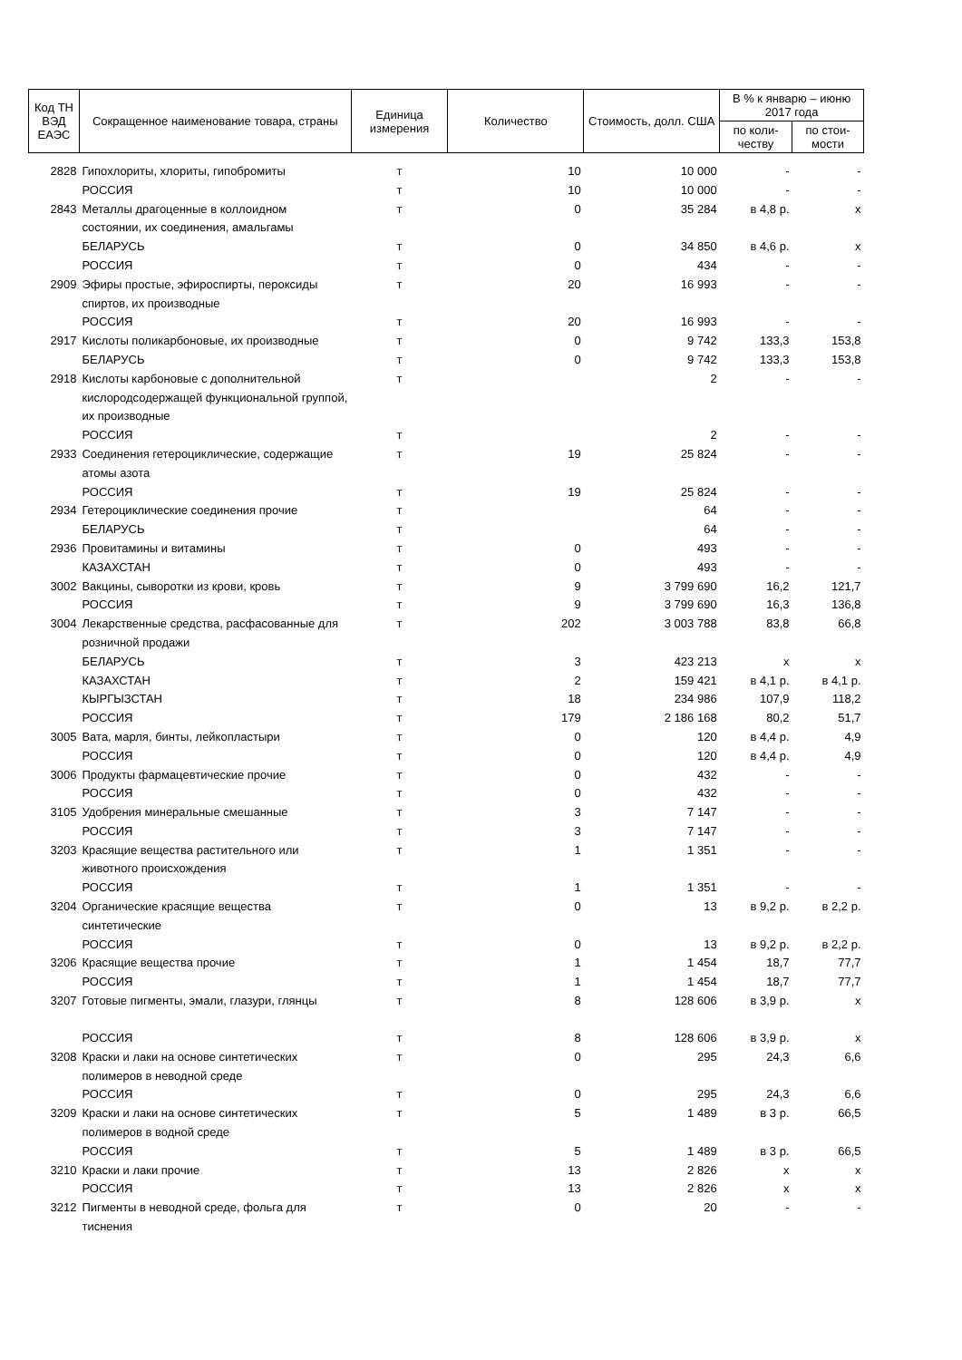| Код ТН ВЭД ЕАЭС | Сокращенное наименование товара, страны | Единица измерения | Количество | Стоимость, долл. США | В % к январю – июню 2017 года | |
| --- | --- | --- | --- | --- | --- | --- |
| | | | | | по коли-честву | по стои-мости |
| 2828 | Гипохлориты, хлориты, гипобромиты | т | 10 | 10 000 | - | - |
| | РОССИЯ | т | 10 | 10 000 | - | - |
| 2843 | Металлы драгоценные в коллоидном состоянии, их соединения, амальгамы | т | 0 | 35 284 | в 4,8 р. | x |
| | БЕЛАРУСЬ | т | 0 | 34 850 | в 4,6 р. | x |
| | РОССИЯ | т | 0 | 434 | - | - |
| 2909 | Эфиры простые, эфироспирты, пероксиды спиртов, их производные | т | 20 | 16 993 | - | - |
| | РОССИЯ | т | 20 | 16 993 | - | - |
| 2917 | Кислоты поликарбоновые, их производные | т | 0 | 9 742 | 133,3 | 153,8 |
| | БЕЛАРУСЬ | т | 0 | 9 742 | 133,3 | 153,8 |
| 2918 | Кислоты карбоновые с дополнительной кислородсодержащей функциональной группой, их производные | т | | 2 | - | - |
| | РОССИЯ | т | | 2 | - | - |
| 2933 | Соединения гетероциклические, содержащие атомы азота | т | 19 | 25 824 | - | - |
| | РОССИЯ | т | 19 | 25 824 | - | - |
| 2934 | Гетероциклические соединения прочие | т | | 64 | - | - |
| | БЕЛАРУСЬ | т | | 64 | - | - |
| 2936 | Провитамины и витамины | т | 0 | 493 | - | - |
| | КАЗАХСТАН | т | 0 | 493 | - | - |
| 3002 | Вакцины, сыворотки из крови, кровь | т | 9 | 3 799 690 | 16,2 | 121,7 |
| | РОССИЯ | т | 9 | 3 799 690 | 16,3 | 136,8 |
| 3004 | Лекарственные средства, расфасованные для розничной продажи | т | 202 | 3 003 788 | 83,8 | 66,8 |
| | БЕЛАРУСЬ | т | 3 | 423 213 | x | x |
| | КАЗАХСТАН | т | 2 | 159 421 | в 4,1 р. | в 4,1 р. |
| | КЫРГЫЗСТАН | т | 18 | 234 986 | 107,9 | 118,2 |
| | РОССИЯ | т | 179 | 2 186 168 | 80,2 | 51,7 |
| 3005 | Вата, марля, бинты, лейкопластыри | т | 0 | 120 | в 4,4 р. | 4,9 |
| | РОССИЯ | т | 0 | 120 | в 4,4 р. | 4,9 |
| 3006 | Продукты фармацевтические прочие | т | 0 | 432 | - | - |
| | РОССИЯ | т | 0 | 432 | - | - |
| 3105 | Удобрения минеральные смешанные | т | 3 | 7 147 | - | - |
| | РОССИЯ | т | 3 | 7 147 | - | - |
| 3203 | Красящие вещества растительного или животного происхождения | т | 1 | 1 351 | - | - |
| | РОССИЯ | т | 1 | 1 351 | - | - |
| 3204 | Органические красящие вещества синтетические | т | 0 | 13 | в 9,2 р. | в 2,2 р. |
| | РОССИЯ | т | 0 | 13 | в 9,2 р. | в 2,2 р. |
| 3206 | Красящие вещества прочие | т | 1 | 1 454 | 18,7 | 77,7 |
| | РОССИЯ | т | 1 | 1 454 | 18,7 | 77,7 |
| 3207 | Готовые пигменты, эмали, глазури, глянцы | т | 8 | 128 606 | в 3,9 р. | x |
| | РОССИЯ | т | 8 | 128 606 | в 3,9 р. | x |
| 3208 | Краски и лаки на основе синтетических полимеров в неводной среде | т | 0 | 295 | 24,3 | 6,6 |
| | РОССИЯ | т | 0 | 295 | 24,3 | 6,6 |
| 3209 | Краски и лаки на основе синтетических полимеров в водной среде | т | 5 | 1 489 | в 3 р. | 66,5 |
| | РОССИЯ | т | 5 | 1 489 | в 3 р. | 66,5 |
| 3210 | Краски и лаки прочие | т | 13 | 2 826 | x | x |
| | РОССИЯ | т | 13 | 2 826 | x | x |
| 3212 | Пигменты в неводной среде, фольга для тиснения | т | 0 | 20 | - | - |